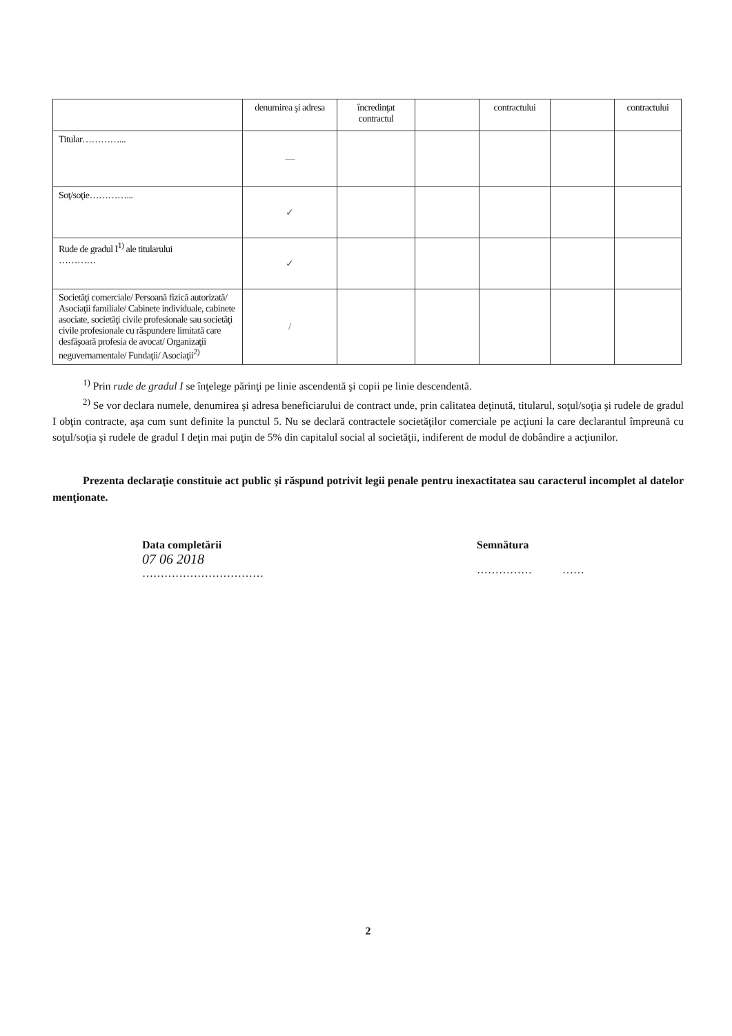| | denumirea şi adresa | încredinţat contractul | | contractului | | contractului |
| Titular…………... | — | | | | | |
| Soţ/soţie…………... | ✓ | | | | | |
| Rude de gradul I<sup>1)</sup> ale titularului ………… | ✓ | | | | | |
| Societăţi comerciale/ Persoană fizică autorizată/ Asociaţii familiale/ Cabinete individuale, cabinete asociate, societăţi civile profesionale sau societăţi civile profesionale cu răspundere limitată care desfăşoară profesia de avocat/ Organizaţii neguvernamentale/ Fundaţii/ Asociaţii<sup>2)</sup> | / | | | | | |
<sup>1)</sup> Prin rude de gradul I se înţelege părinţi pe linie ascendentă şi copii pe linie descendentă.
<sup>2)</sup> Se vor declara numele, denumirea şi adresa beneficiarului de contract unde, prin calitatea deţinută, titularul, soţul/soţia şi rudele de gradul I obţin contracte, aşa cum sunt definite la punctul 5. Nu se declară contractele societăţilor comerciale pe acţiuni la care declarantul împreună cu soţul/soţia şi rudele de gradul I deţin mai puţin de 5% din capitalul social al societăţii, indiferent de modul de dobândire a acţiunilor.
Prezenta declaraţie constituie act public şi răspund potrivit legii penale pentru inexactitatea sau caracterul incomplet al datelor menţionate.
Data completării
07 06 2018
……………………………
Semnătura
…………… ……
2